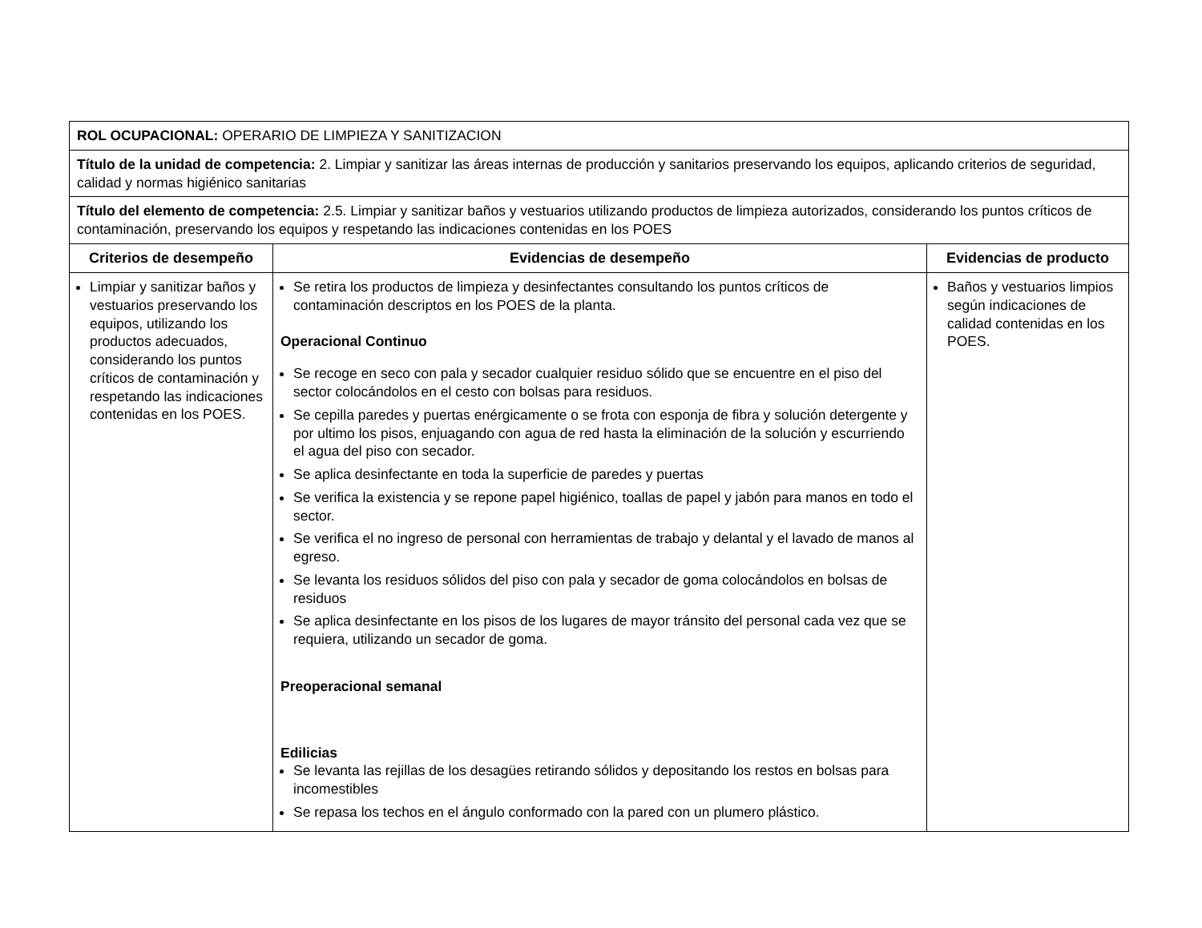| ROL OCUPACIONAL: OPERARIO DE LIMPIEZA Y SANITIZACION | | |
| Título de la unidad de competencia: 2. Limpiar y sanitizar las áreas internas de producción y sanitarios preservando los equipos, aplicando criterios de seguridad, calidad y normas higiénico sanitarias | | |
| Título del elemento de competencia: 2.5. Limpiar y sanitizar baños y vestuarios utilizando productos de limpieza autorizados, considerando los puntos críticos de contaminación, preservando los equipos y respetando las indicaciones contenidas en los POES | | |
| Criterios de desempeño | Evidencias de desempeño | Evidencias de producto |
| Limpiar y sanitizar baños y vestuarios preservando los equipos, utilizando los productos adecuados, considerando los puntos críticos de contaminación y respetando las indicaciones contenidas en los POES. | Se retira los productos de limpieza y desinfectantes consultando los puntos críticos de contaminación descriptos en los POES de la planta. Operacional Continuo Se recoge en seco con pala y secador cualquier residuo sólido que se encuentre en el piso del sector colocándolos en el cesto con bolsas para residuos. Se cepilla paredes y puertas enérgicamente o se frota con esponja de fibra y solución detergente y por ultimo los pisos, enjuagando con agua de red hasta la eliminación de la solución y escurriendo el agua del piso con secador. Se aplica desinfectante en toda la superficie de paredes y puertas Se verifica la existencia y se repone papel higiénico, toallas de papel y jabón para manos en todo el sector. Se verifica el no ingreso de personal con herramientas de trabajo y delantal y el lavado de manos al egreso. Se levanta los residuos sólidos del piso con pala y secador de goma colocándolos en bolsas de residuos Se aplica desinfectante en los pisos de los lugares de mayor tránsito del personal cada vez que se requiera, utilizando un secador de goma. Preoperacional semanal Edilicias Se levanta las rejillas de los desagües retirando sólidos y depositando los restos en bolsas para incomestibles Se repasa los techos en el ángulo conformado con la pared con un plumero plástico. | Baños y vestuarios limpios según indicaciones de calidad contenidas en los POES. |